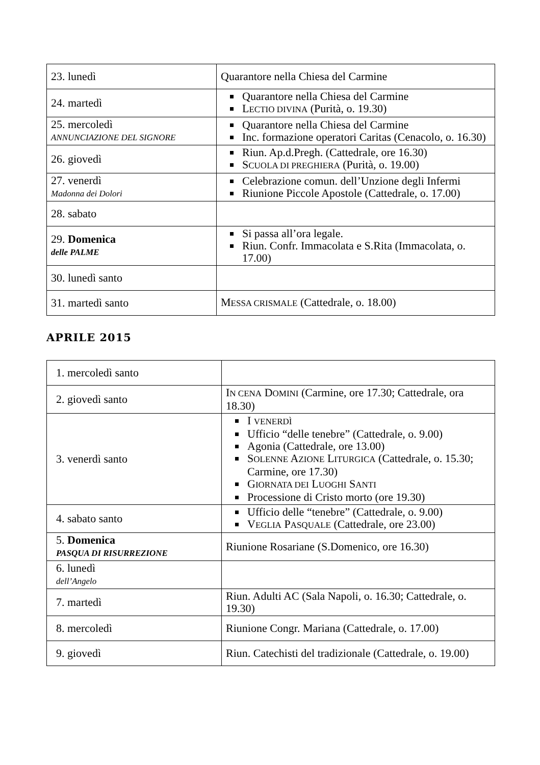| 23. lunedì | Quarantore nella Chiesa del Carmine |
| 24. martedì | Quarantore nella Chiesa del Carmine L ECTIO DIVINA (Purità, o. 19.30) |
| 25. mercoledì ANNUNCIAZIONE DEL SIGNORE | Quarantore nella Chiesa del Carmine Inc. formazione operatori Caritas (Cenacolo, o. 16.30) |
| 26. giovedì | Riun. Ap.d.Pregh. (Cattedrale, ore 16.30) S CUOLA DI PREGHIERA (Purità, o. 19.00) |
| 27. venerdì Madonna dei Dolori | Celebrazione comun. dell’Unzione degli Infermi Riunione Piccole Apostole (Cattedrale, o. 17.00) |
| 28. sabato | |
| 29. Domenica delle PALME | Si passa all’ora legale. Riun. Confr. Immacolata e S.Rita (Immacolata, o. 17.00) |
| 30. lunedì santo | |
| 31. martedì santo | M ESSA CRISMALE (Cattedrale, o. 18.00) |
APRILE 2015
| 1. mercoledì santo | |
| 2. giovedì santo | I N CENA D OMINI (Carmine, ore 17.30; Cattedrale, ora 18.30) |
| 3. venerdì santo | I VENERDÌ Ufficio “delle tenebre” (Cattedrale, o. 9.00) Agonia (Cattedrale, ore 13.00) S OLENNE A ZIONE L ITURGICA (Cattedrale, o. 15.30; Carmine, ore 17.30) G IORNATA DEI L UOGHI S ANTI Processione di Cristo morto (ore 19.30) |
| 4. sabato santo | Ufficio delle “tenebre” (Cattedrale, o. 9.00) V EGLIA P ASQUALE (Cattedrale, ore 23.00) |
| 5. Domenica PASQUA DI RISURREZIONE | Riunione Rosariane (S.Domenico, ore 16.30) |
| 6. lunedì dell’Angelo | |
| 7. martedì | Riun. Adulti AC (Sala Napoli, o. 16.30; Cattedrale, o. 19.30) |
| 8. mercoledì | Riunione Congr. Mariana (Cattedrale, o. 17.00) |
| 9. giovedì | Riun. Catechisti del tradizionale (Cattedrale, o. 19.00) |